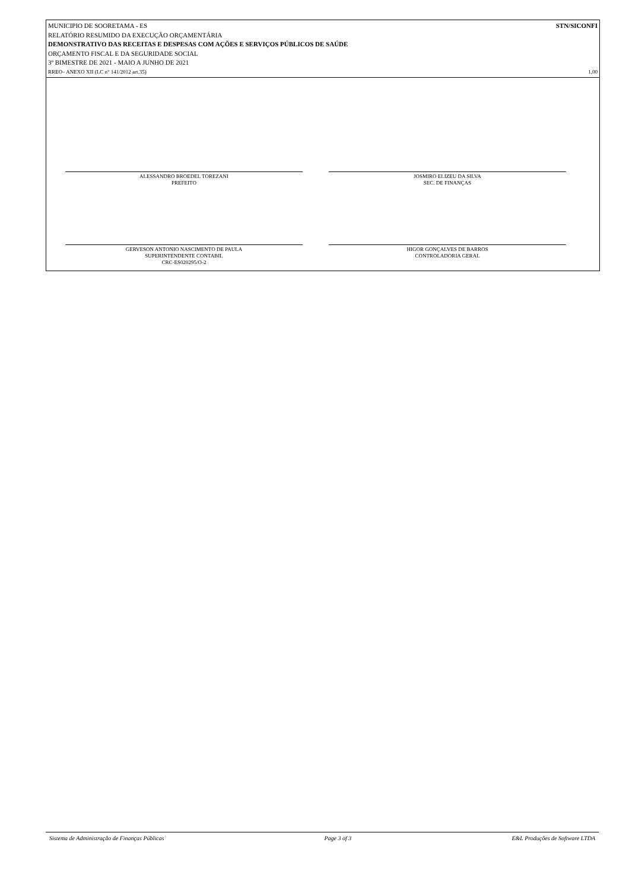MUNICIPIO DE SOORETAMA - ES STN/SICONFI
RELATÓRIO RESUMIDO DA EXECUÇÃO ORÇAMENTÁRIA
DEMONSTRATIVO DAS RECEITAS E DESPESAS COM AÇÕES E SERVIÇOS PÚBLICOS DE SAÚDE
ORÇAMENTO FISCAL E DA SEGURIDADE SOCIAL
3º BIMESTRE DE 2021 - MAIO A JUNHO DE 2021
RREO– ANEXO XII (LC n° 141/2012 art.35) 1,00
ALESSANDRO BROEDEL TOREZANI
PREFEITO
JOSMIRO ELIZEU DA SILVA
SEC. DE FINANÇAS
GERVESON ANTONIO NASCIMENTO DE PAULA
SUPERINTENDENTE CONTABIL
CRC-ES020295/O-2
HIGOR GONÇALVES DE BARROS
CONTROLADORIA GERAL
Sistema de Administração de Finanças Públicas Page 3 of 3 E&L Produções de Software LTDA